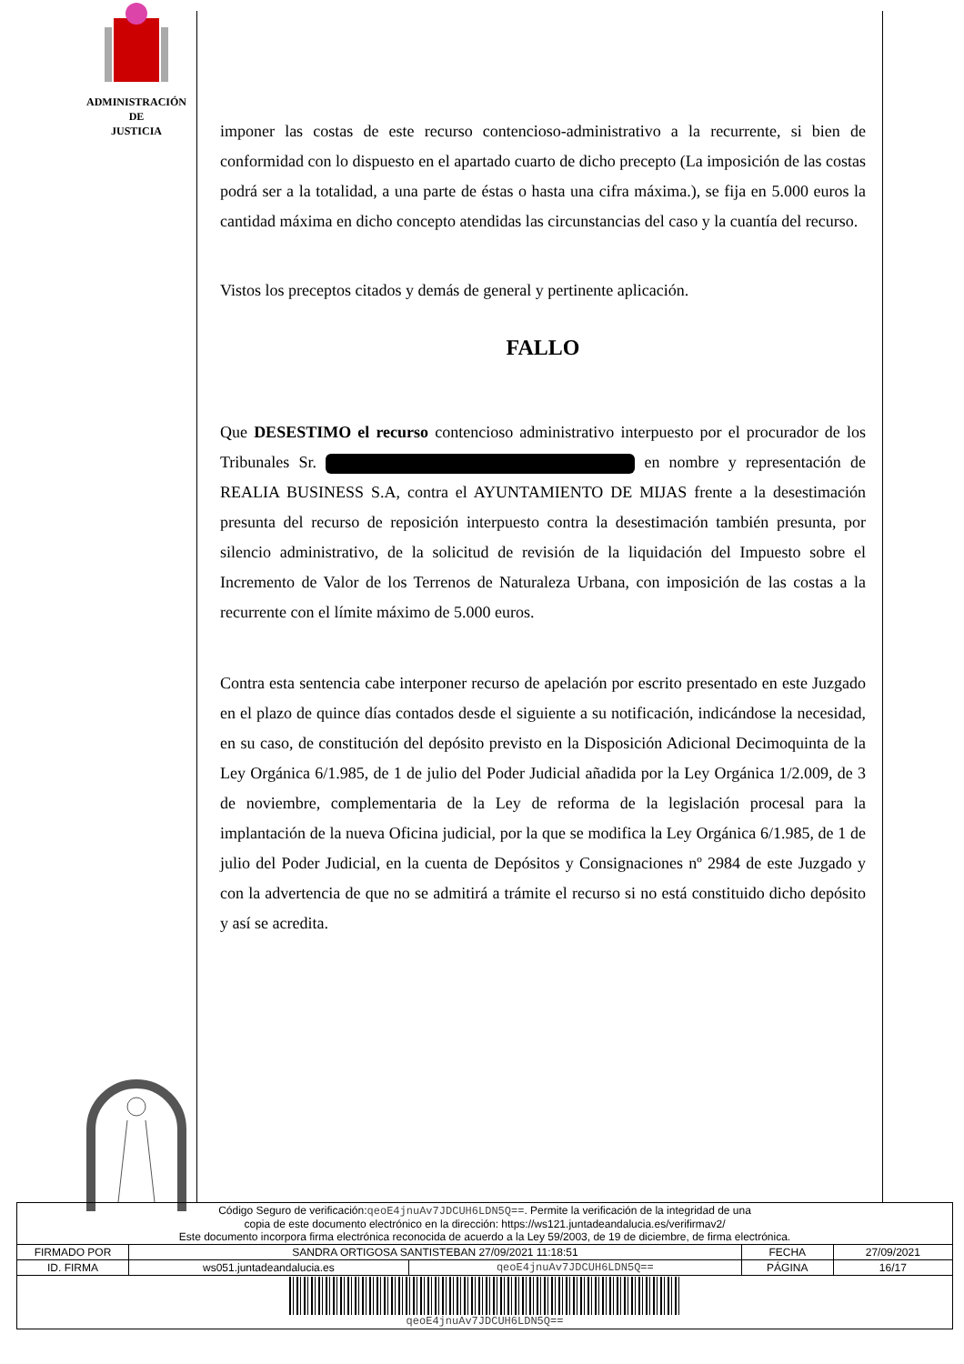ADMINISTRACIÓN
DE
JUSTICIA
imponer las costas de este recurso contencioso-administrativo a la recurrente, si bien de conformidad con lo dispuesto en el apartado cuarto de dicho precepto (La imposición de las costas podrá ser a la totalidad, a una parte de éstas o hasta una cifra máxima.), se fija en 5.000 euros la cantidad máxima en dicho concepto atendidas las circunstancias del caso y la cuantía del recurso.
Vistos los preceptos citados y demás de general y pertinente aplicación.
FALLO
Que DESESTIMO el recurso contencioso administrativo interpuesto por el procurador de los Tribunales Sr. en nombre y representación de REALIA BUSINESS S.A, contra el AYUNTAMIENTO DE MIJAS frente a la desestimación presunta del recurso de reposición interpuesto contra la desestimación también presunta, por silencio administrativo, de la solicitud de revisión de la liquidación del Impuesto sobre el Incremento de Valor de los Terrenos de Naturaleza Urbana, con imposición de las costas a la recurrente con el límite máximo de 5.000 euros.
Contra esta sentencia cabe interponer recurso de apelación por escrito presentado en este Juzgado en el plazo de quince días contados desde el siguiente a su notificación, indicándose la necesidad, en su caso, de constitución del depósito previsto en la Disposición Adicional Decimoquinta de la Ley Orgánica 6/1.985, de 1 de julio del Poder Judicial añadida por la Ley Orgánica 1/2.009, de 3 de noviembre, complementaria de la Ley de reforma de la legislación procesal para la implantación de la nueva Oficina judicial, por la que se modifica la Ley Orgánica 6/1.985, de 1 de julio del Poder Judicial, en la cuenta de Depósitos y Consignaciones nº 2984 de este Juzgado y con la advertencia de que no se admitirá a trámite el recurso si no está constituido dicho depósito y así se acredita.
| Código Seguro de verificación: qeoE4jnuAv7JDCUH6LDN5Q== . Permite la verificación de la integridad de una copia de este documento electrónico en la dirección: https://ws121.juntadeandalucia.es/verifirmav2/ Este documento incorpora firma electrónica reconocida de acuerdo a la Ley 59/2003, de 19 de diciembre, de firma electrónica. | | | | |
| FIRMADO POR | SANDRA ORTIGOSA SANTISTEBAN 27/09/2021 11:18:51 | | FECHA | 27/09/2021 |
| ID. FIRMA | ws051.juntadeandalucia.es | qeoE4jnuAv7JDCUH6LDN5Q== | PÁGINA | 16/17 |
| qeoE4jnuAv7JDCUH6LDN5Q== | | | | |